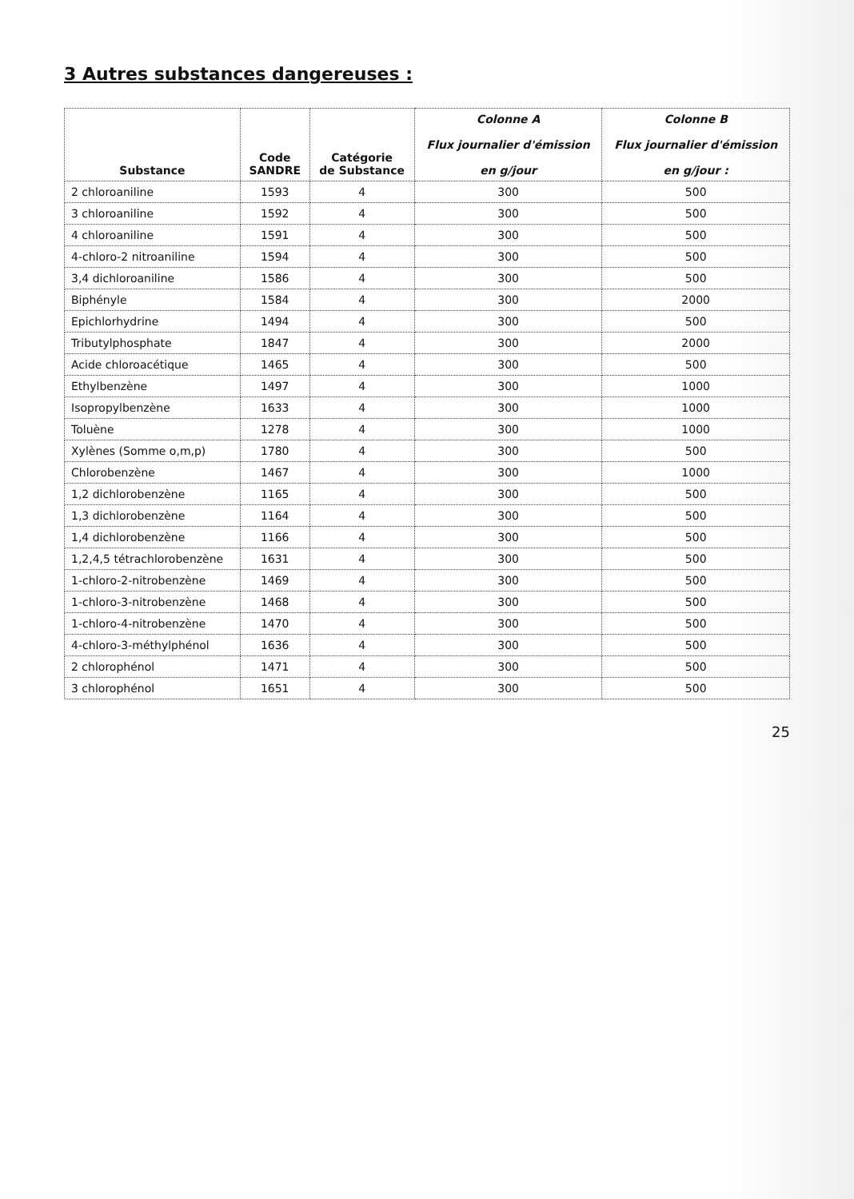3 Autres substances dangereuses :
| Substance | Code SANDRE | Catégorie de Substance | Colonne A Flux journalier d'émission en g/jour | Colonne B Flux journalier d'émission en g/jour : |
| --- | --- | --- | --- | --- |
| 2 chloroaniline | 1593 | 4 | 300 | 500 |
| 3 chloroaniline | 1592 | 4 | 300 | 500 |
| 4 chloroaniline | 1591 | 4 | 300 | 500 |
| 4-chloro-2 nitroaniline | 1594 | 4 | 300 | 500 |
| 3,4 dichloroaniline | 1586 | 4 | 300 | 500 |
| Biphényle | 1584 | 4 | 300 | 2000 |
| Epichlorhydrine | 1494 | 4 | 300 | 500 |
| Tributylphosphate | 1847 | 4 | 300 | 2000 |
| Acide chloroacétique | 1465 | 4 | 300 | 500 |
| Ethylbenzène | 1497 | 4 | 300 | 1000 |
| Isopropylbenzène | 1633 | 4 | 300 | 1000 |
| Toluène | 1278 | 4 | 300 | 1000 |
| Xylènes (Somme o,m,p) | 1780 | 4 | 300 | 500 |
| Chlorobenzène | 1467 | 4 | 300 | 1000 |
| 1,2 dichlorobenzène | 1165 | 4 | 300 | 500 |
| 1,3 dichlorobenzène | 1164 | 4 | 300 | 500 |
| 1,4 dichlorobenzène | 1166 | 4 | 300 | 500 |
| 1,2,4,5 tétrachlorobenzène | 1631 | 4 | 300 | 500 |
| 1-chloro-2-nitrobenzène | 1469 | 4 | 300 | 500 |
| 1-chloro-3-nitrobenzène | 1468 | 4 | 300 | 500 |
| 1-chloro-4-nitrobenzène | 1470 | 4 | 300 | 500 |
| 4-chloro-3-méthylphénol | 1636 | 4 | 300 | 500 |
| 2 chlorophénol | 1471 | 4 | 300 | 500 |
| 3 chlorophénol | 1651 | 4 | 300 | 500 |
25